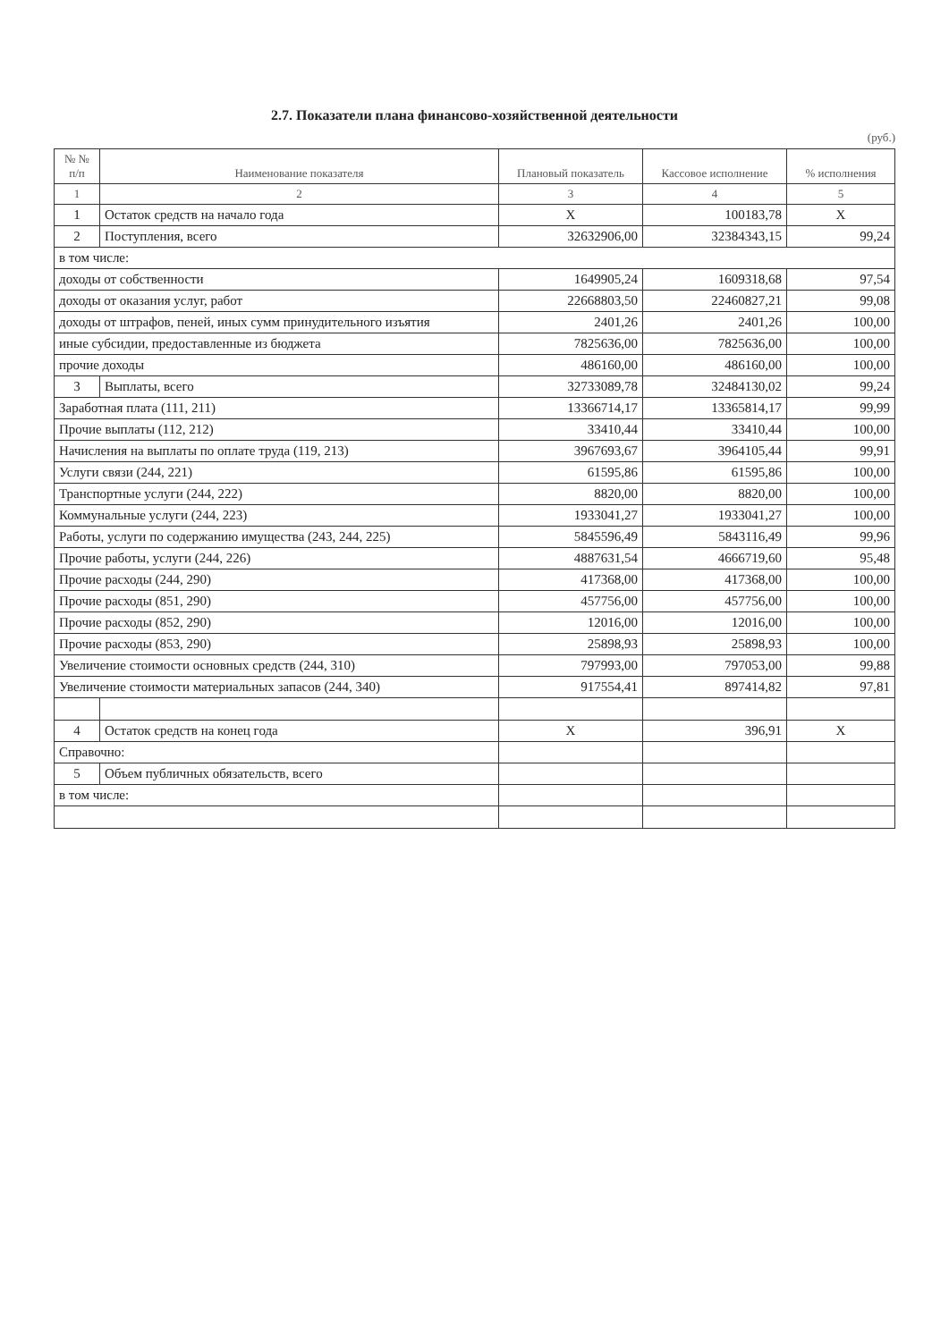2.7. Показатели плана финансово-хозяйственной деятельности
(руб.)
| № № п/п | Наименование показателя | Плановый показатель | Кассовое исполнение | % исполнения |
| --- | --- | --- | --- | --- |
| 1 | 2 | 3 | 4 | 5 |
| 1 | Остаток средств на начало года | X | 100183,78 | X |
| 2 | Поступления, всего | 32632906,00 | 32384343,15 | 99,24 |
| в том числе: | | | | |
| доходы от собственности | | 1649905,24 | 1609318,68 | 97,54 |
| доходы от оказания услуг, работ | | 22668803,50 | 22460827,21 | 99,08 |
| доходы от штрафов, пеней, иных сумм принудительного изъятия | | 2401,26 | 2401,26 | 100,00 |
| иные субсидии, предоставленные из бюджета | | 7825636,00 | 7825636,00 | 100,00 |
| прочие доходы | | 486160,00 | 486160,00 | 100,00 |
| 3 | Выплаты, всего | 32733089,78 | 32484130,02 | 99,24 |
| Заработная плата (111, 211) | | 13366714,17 | 13365814,17 | 99,99 |
| Прочие выплаты (112, 212) | | 33410,44 | 33410,44 | 100,00 |
| Начисления на выплаты по оплате труда (119, 213) | | 3967693,67 | 3964105,44 | 99,91 |
| Услуги связи (244, 221) | | 61595,86 | 61595,86 | 100,00 |
| Транспортные услуги (244, 222) | | 8820,00 | 8820,00 | 100,00 |
| Коммунальные услуги (244, 223) | | 1933041,27 | 1933041,27 | 100,00 |
| Работы, услуги по содержанию имущества (243, 244, 225) | | 5845596,49 | 5843116,49 | 99,96 |
| Прочие работы, услуги (244, 226) | | 4887631,54 | 4666719,60 | 95,48 |
| Прочие расходы (244, 290) | | 417368,00 | 417368,00 | 100,00 |
| Прочие расходы (851, 290) | | 457756,00 | 457756,00 | 100,00 |
| Прочие расходы (852, 290) | | 12016,00 | 12016,00 | 100,00 |
| Прочие расходы (853, 290) | | 25898,93 | 25898,93 | 100,00 |
| Увеличение стоимости основных средств (244, 310) | | 797993,00 | 797053,00 | 99,88 |
| Увеличение стоимости материальных запасов (244, 340) | | 917554,41 | 897414,82 | 97,81 |
| 4 | Остаток средств на конец года | X | 396,91 | X |
| Справочно: | | | | |
| 5 | Объем публичных обязательств, всего | | | |
| в том числе: | | | | |